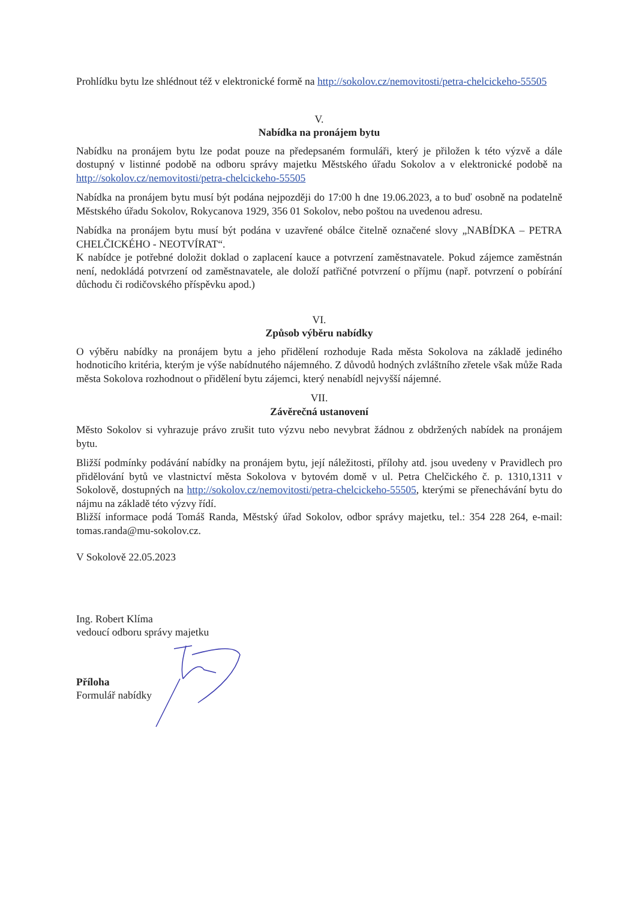Prohlídku bytu lze shlédnout též v elektronické formě na http://sokolov.cz/nemovitosti/petra-chelcickeho-55505
V.
Nabídka na pronájem bytu
Nabídku na pronájem bytu lze podat pouze na předepsaném formuláři, který je přiložen k této výzvě a dále dostupný v listinné podobě na odboru správy majetku Městského úřadu Sokolov a v elektronické podobě na http://sokolov.cz/nemovitosti/petra-chelcickeho-55505
Nabídka na pronájem bytu musí být podána nejpozději do 17:00 h dne 19.06.2023, a to buď osobně na podatelně Městského úřadu Sokolov, Rokycanova 1929, 356 01 Sokolov, nebo poštou na uvedenou adresu.
Nabídka na pronájem bytu musí být podána v uzavřené obálce čitelně označené slovy „NABÍDKA – PETRA CHELČICKÉHO - NEOTVÍRAT“.
K nabídce je potřebné doložit doklad o zaplacení kauce a potvrzení zaměstnavatele. Pokud zájemce zaměstnán není, nedokládá potvrzení od zaměstnavatele, ale doloží patřičné potvrzení o příjmu (např. potvrzení o pobírání důchodu či rodičovského příspěvku apod.)
VI.
Způsob výběru nabídky
O výběru nabídky na pronájem bytu a jeho přidělení rozhoduje Rada města Sokolova na základě jediného hodnoticího kritéria, kterým je výše nabídnutého nájemného. Z důvodů hodných zvláštního zřetele však může Rada města Sokolova rozhodnout o přidělení bytu zájemci, který nenabídl nejvyšší nájemné.
VII.
Závěrečná ustanovení
Město Sokolov si vyhrazuje právo zrušit tuto výzvu nebo nevybrat žádnou z obdržených nabídek na pronájem bytu.
Bližší podmínky podávání nabídky na pronájem bytu, její náležitosti, přílohy atd. jsou uvedeny v Pravidlech pro přidělování bytů ve vlastnictví města Sokolova v bytovém domě v ul. Petra Chelčického č. p. 1310,1311 v Sokolově, dostupných na http://sokolov.cz/nemovitosti/petra-chelcickeho-55505, kterými se přenechávání bytu do nájmu na základě této výzvy řídí.
Bližší informace podá Tomáš Randa, Městský úřad Sokolov, odbor správy majetku, tel.: 354 228 264, e-mail: tomas.randa@mu-sokolov.cz.
V Sokolově 22.05.2023
Ing. Robert Klíma
vedoucí odboru správy majetku
Příloha
Formulář nabídky